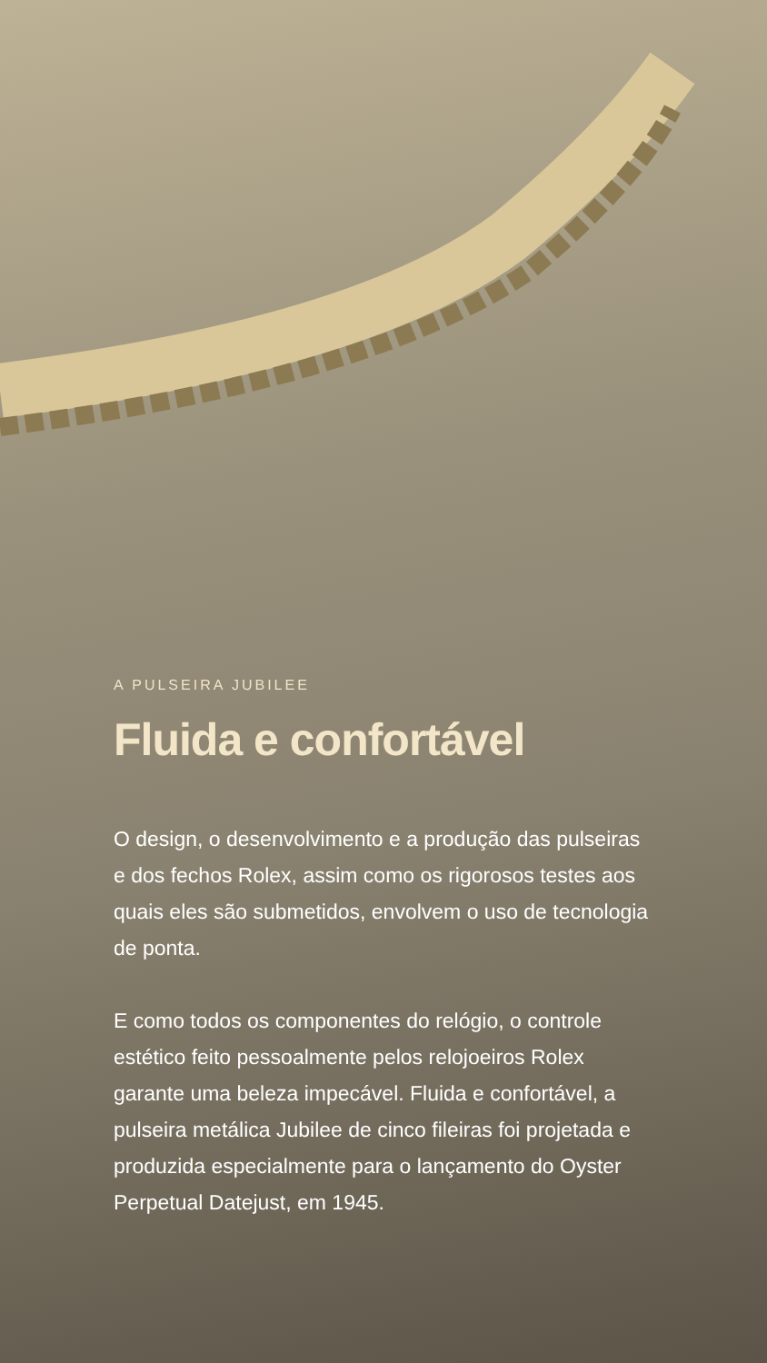A PULSEIRA JUBILEE
Fluida e confortável
O design, o desenvolvimento e a produção das pulseiras e dos fechos Rolex, assim como os rigorosos testes aos quais eles são submetidos, envolvem o uso de tecnologia de ponta.
E como todos os componentes do relógio, o controle estético feito pessoalmente pelos relojoeiros Rolex garante uma beleza impecável. Fluida e confortável, a pulseira metálica Jubilee de cinco fileiras foi projetada e produzida especialmente para o lançamento do Oyster Perpetual Datejust, em 1945.